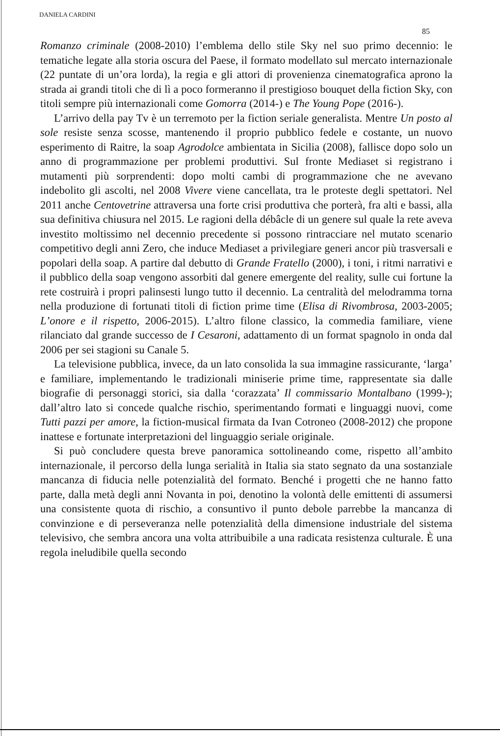DANIELA CARDINI
85
Romanzo criminale (2008-2010) l’emblema dello stile Sky nel suo primo decennio: le tematiche legate alla storia oscura del Paese, il formato modellato sul mercato internazionale (22 puntate di un’ora lorda), la regia e gli attori di provenienza cinematografica aprono la strada ai grandi titoli che di lì a poco formeranno il prestigioso bouquet della fiction Sky, con titoli sempre più internazionali come Gomorra (2014-) e The Young Pope (2016-).
L’arrivo della pay Tv è un terremoto per la fiction seriale generalista. Mentre Un posto al sole resiste senza scosse, mantenendo il proprio pubblico fedele e costante, un nuovo esperimento di Raitre, la soap Agrodolce ambientata in Sicilia (2008), fallisce dopo solo un anno di programmazione per problemi produttivi. Sul fronte Mediaset si registrano i mutamenti più sorprendenti: dopo molti cambi di programmazione che ne avevano indebolito gli ascolti, nel 2008 Vivere viene cancellata, tra le proteste degli spettatori. Nel 2011 anche Centovetrine attraversa una forte crisi produttiva che porterà, fra alti e bassi, alla sua definitiva chiusura nel 2015. Le ragioni della débâcle di un genere sul quale la rete aveva investito moltissimo nel decennio precedente si possono rintracciare nel mutato scenario competitivo degli anni Zero, che induce Mediaset a privilegiare generi ancor più trasversali e popolari della soap. A partire dal debutto di Grande Fratello (2000), i toni, i ritmi narrativi e il pubblico della soap vengono assorbiti dal genere emergente del reality, sulle cui fortune la rete costruirà i propri palinsesti lungo tutto il decennio. La centralità del melodramma torna nella produzione di fortunati titoli di fiction prime time (Elisa di Rivombrosa, 2003-2005; L’onore e il rispetto, 2006-2015). L’altro filone classico, la commedia familiare, viene rilanciato dal grande successo de I Cesaroni, adattamento di un format spagnolo in onda dal 2006 per sei stagioni su Canale 5.
La televisione pubblica, invece, da un lato consolida la sua immagine rassicurante, ‘larga’ e familiare, implementando le tradizionali miniserie prime time, rappresentate sia dalle biografie di personaggi storici, sia dalla ‘corazzata’ Il commissario Montalbano (1999-); dall’altro lato si concede qualche rischio, sperimentando formati e linguaggi nuovi, come Tutti pazzi per amore, la fiction-musical firmata da Ivan Cotroneo (2008-2012) che propone inattese e fortunate interpretazioni del linguaggio seriale originale.
Si può concludere questa breve panoramica sottolineando come, rispetto all’ambito internazionale, il percorso della lunga serialità in Italia sia stato segnato da una sostanziale mancanza di fiducia nelle potenzialità del formato. Benché i progetti che ne hanno fatto parte, dalla metà degli anni Novanta in poi, denotino la volontà delle emittenti di assumersi una consistente quota di rischio, a consuntivo il punto debole parrebbe la mancanza di convinzione e di perseveranza nelle potenzialità della dimensione industriale del sistema televisivo, che sembra ancora una volta attribuibile a una radicata resistenza culturale. È una regola ineludibile quella secondo